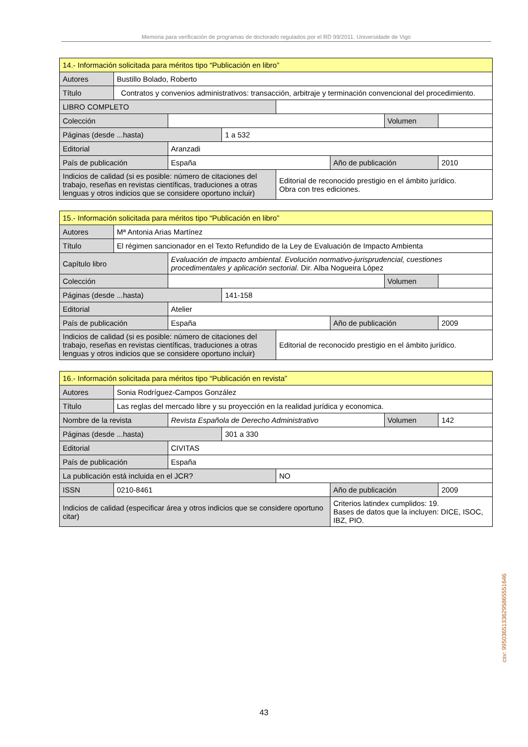Memoria para verificación de programas de doctorado regulados por el RD 99/2011. Universidade de Vigo
| 14.- Información solicitada para méritos tipo “Publicación en libro” | | | | | | | |
| Autores | Bustillo Bolado, Roberto | | | | | | |
| Título | Contratos y convenios administrativos: transacción, arbitraje y terminación convencional del procedimiento. | | | | | | |
| LIBRO COMPLETO | | | | | | | |
| Colección | | | | | | Volumen | |
| Páginas (desde ...hasta) | | | 1 a 532 | | | | |
| Editorial | | Aranzadi | | | | | |
| País de publicación | | España | | | Año de publicación | | 2010 |
| Indicios de calidad (si es posible: número de citaciones del trabajo, reseñas en revistas científicas, traduciones a otras lenguas y otros indicios que se considere oportuno incluir) | | | | Editorial de reconocido prestigio en el ámbito jurídico. Obra con tres ediciones. | | | |
| 15.- Información solicitada para méritos tipo “Publicación en libro” | | | | | | | |
| Autores | Mª Antonia Arias Martínez | | | | | | |
| Título | El régimen sancionador en el Texto Refundido de la Ley de Evaluación de Impacto Ambienta | | | | | | |
| Capítulo libro | | Evaluación de impacto ambiental. Evolución normativo-jurisprudencial, cuestiones procedimentales y aplicación sectorial. Dir. Alba Nogueira López | | | | | |
| Colección | | | | | | Volumen | |
| Páginas (desde ...hasta) | | | 141-158 | | | | |
| Editorial | | Atelier | | | | | |
| País de publicación | | España | | | Año de publicación | | 2009 |
| Indicios de calidad (si es posible: número de citaciones del trabajo, reseñas en revistas científicas, traduciones a otras lenguas y otros indicios que se considere oportuno incluir) | | | | Editorial de reconocido prestigio en el ámbito jurídico. | | | |
| 16.- Información solicitada para méritos tipo “Publicación en revista” | | | | | | | |
| Autores | Sonia Rodríguez-Campos González | | | | | | |
| Título | Las reglas del mercado libre y su proyección en la realidad jurídica y economica. | | | | | | |
| Nombre de la revista | | Revista Española de Derecho Administrativo | | | | Volumen | 142 |
| Páginas (desde ...hasta) | | | 301 a 330 | | | | |
| Editorial | | CIVITAS | | | | | |
| País de publicación | | España | | | | | |
| La publicación está incluida en el JCR? | | | | NO | | | |
| ISSN | 0210-8461 | | | | Año de publicación | | 2009 |
| Indicios de calidad (especificar área y otros indicios que se considere oportuno citar) | | | | | Criterios latindex cumplidos: 19. Bases de datos que la incluyen: DICE, ISOC, IBZ, PIO. | | |
csv: 99503651336295865551646
43